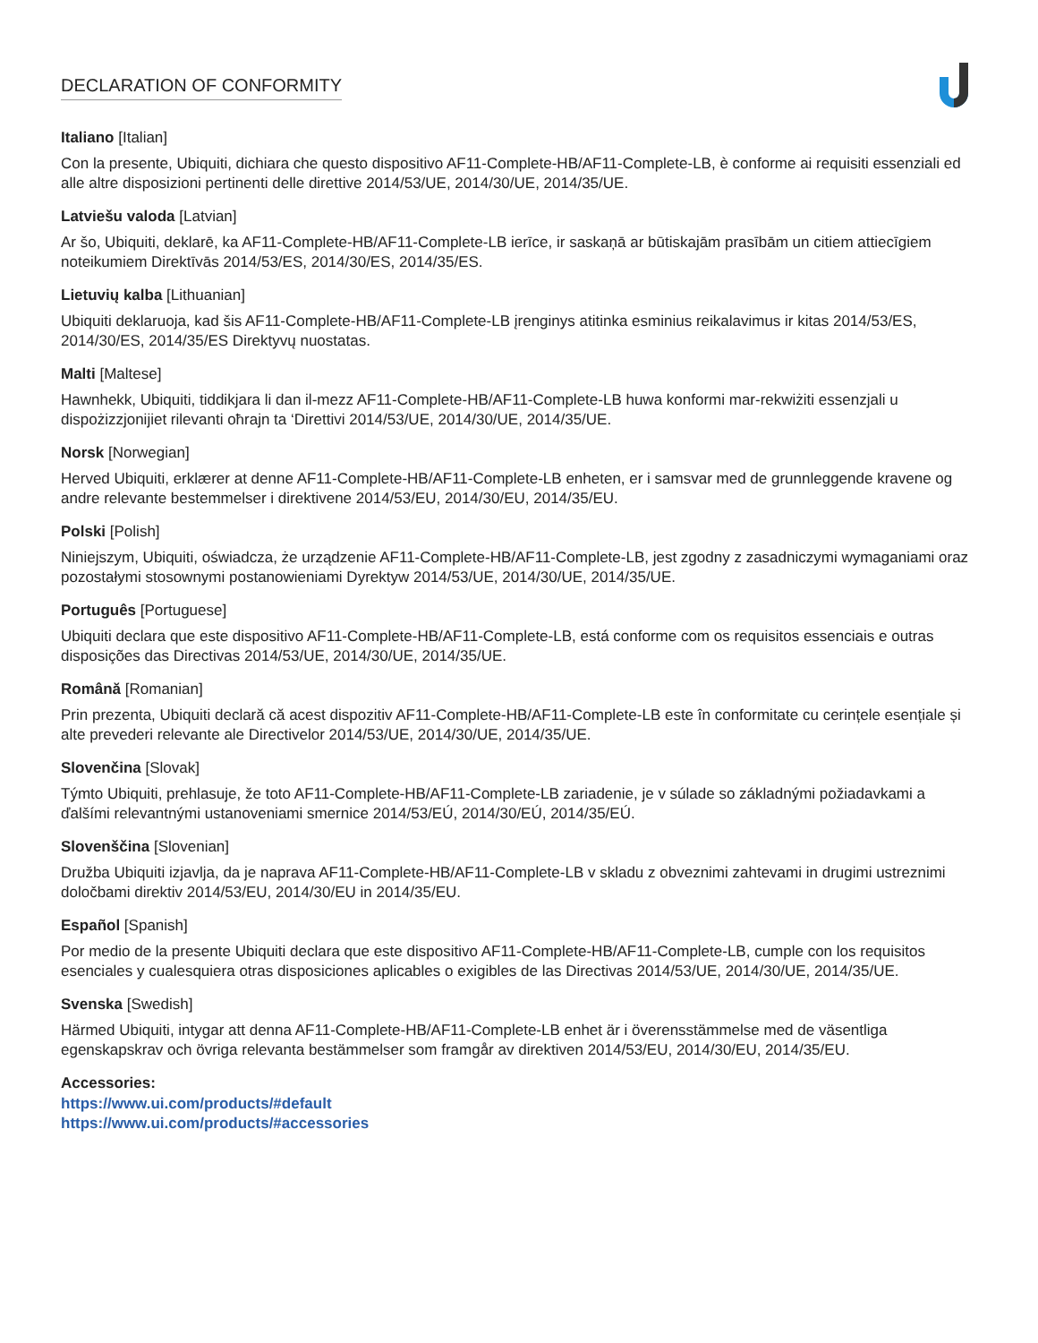DECLARATION OF CONFORMITY
Italiano [Italian]
Con la presente, Ubiquiti, dichiara che questo dispositivo AF11-Complete-HB/AF11-Complete-LB, è conforme ai requisiti essenziali ed alle altre disposizioni pertinenti delle direttive 2014/53/UE, 2014/30/UE, 2014/35/UE.
Latviešu valoda [Latvian]
Ar šo, Ubiquiti, deklarē, ka AF11-Complete-HB/AF11-Complete-LB ierīce, ir saskaņā ar būtiskajām prasībām un citiem attiecīgiem noteikumiem Direktīvās 2014/53/ES, 2014/30/ES, 2014/35/ES.
Lietuvių kalba [Lithuanian]
Ubiquiti deklaruoja, kad šis AF11-Complete-HB/AF11-Complete-LB įrenginys atitinka esminius reikalavimus ir kitas 2014/53/ES, 2014/30/ES, 2014/35/ES Direktyvų nuostatas.
Malti [Maltese]
Hawnhekk, Ubiquiti, tiddikjara li dan il-mezz AF11-Complete-HB/AF11-Complete-LB huwa konformi mar-rekwiżiti essenzjali u dispożizzjonijiet rilevanti oħrajn ta ‘Direttivi 2014/53/UE, 2014/30/UE, 2014/35/UE.
Norsk [Norwegian]
Herved Ubiquiti, erklærer at denne AF11-Complete-HB/AF11-Complete-LB enheten, er i samsvar med de grunnleggende kravene og andre relevante bestemmelser i direktivene 2014/53/EU, 2014/30/EU, 2014/35/EU.
Polski [Polish]
Niniejszym, Ubiquiti, oświadcza, że urządzenie AF11-Complete-HB/AF11-Complete-LB, jest zgodny z zasadniczymi wymaganiami oraz pozostałymi stosownymi postanowieniami Dyrektyw 2014/53/UE, 2014/30/UE, 2014/35/UE.
Português [Portuguese]
Ubiquiti declara que este dispositivo AF11-Complete-HB/AF11-Complete-LB, está conforme com os requisitos essenciais e outras disposições das Directivas 2014/53/UE, 2014/30/UE, 2014/35/UE.
Română [Romanian]
Prin prezenta, Ubiquiti declară că acest dispozitiv AF11-Complete-HB/AF11-Complete-LB este în conformitate cu cerințele esențiale și alte prevederi relevante ale Directivelor 2014/53/UE, 2014/30/UE, 2014/35/UE.
Slovenčina [Slovak]
Týmto Ubiquiti, prehlasuje, že toto AF11-Complete-HB/AF11-Complete-LB zariadenie, je v súlade so základnými požiadavkami a ďalšími relevantnými ustanoveniami smernice 2014/53/EÚ, 2014/30/EÚ, 2014/35/EÚ.
Slovenščina [Slovenian]
Družba Ubiquiti izjavlja, da je naprava AF11-Complete-HB/AF11-Complete-LB v skladu z obveznimi zahtevami in drugimi ustreznimi določbami direktiv 2014/53/EU, 2014/30/EU in 2014/35/EU.
Español [Spanish]
Por medio de la presente Ubiquiti declara que este dispositivo AF11-Complete-HB/AF11-Complete-LB, cumple con los requisitos esenciales y cualesquiera otras disposiciones aplicables o exigibles de las Directivas 2014/53/UE, 2014/30/UE, 2014/35/UE.
Svenska [Swedish]
Härmed Ubiquiti, intygar att denna AF11-Complete-HB/AF11-Complete-LB enhet är i överensstämmelse med de väsentliga egenskapskrav och övriga relevanta bestämmelser som framgår av direktiven 2014/53/EU, 2014/30/EU, 2014/35/EU.
Accessories:
https://www.ui.com/products/#default
https://www.ui.com/products/#accessories